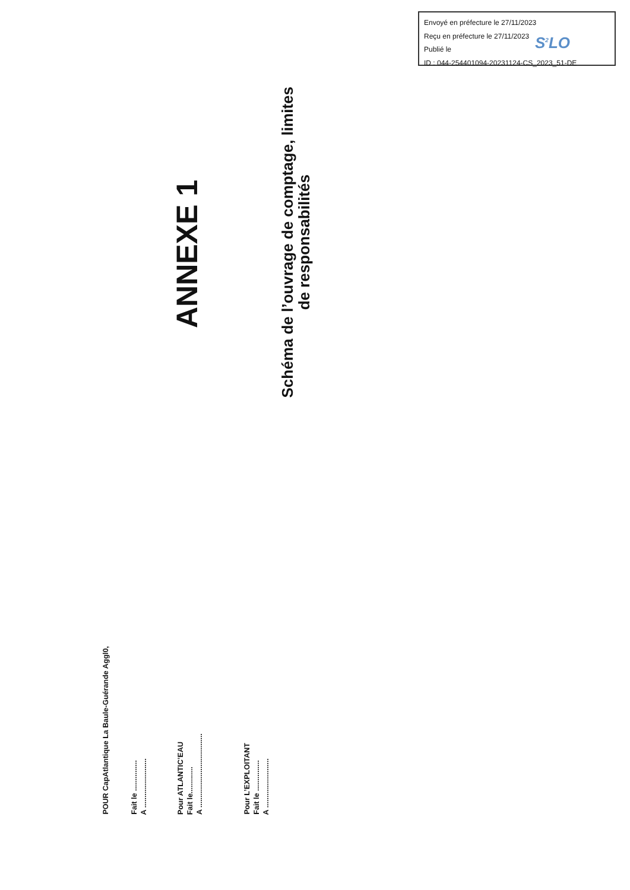Envoyé en préfecture le 27/11/2023
Reçu en préfecture le 27/11/2023
Publié le
ID : 044-254401094-20231124-CS_2023_51-DE
S<sup>2</sup>LO
ANNEXE 1
Schéma de l’ouvrage de comptage, limites
de responsabilités
POUR CapAtlantique La Baule-Guérande Aggl0,
Fait le ...............
A ........................
Pour ATLANTIC’EAU
Fait le.............
A ....................................
Pour L’EXPLOITANT
Fait le ...............
A ........................